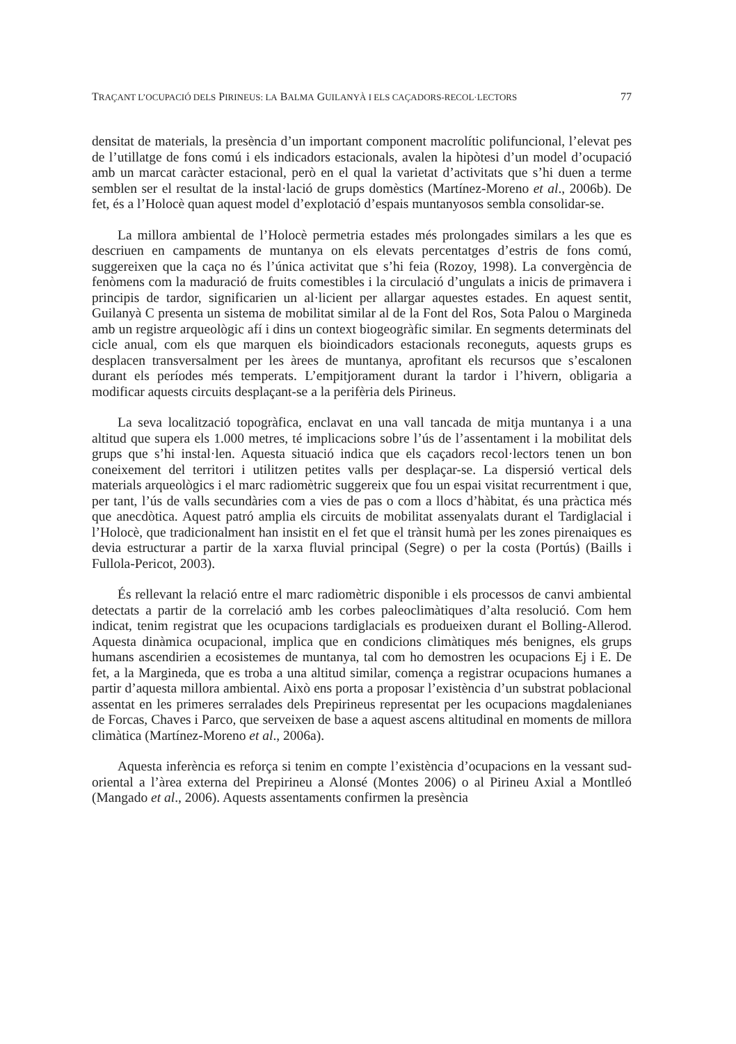TRAÇANT L’OCUPACIÓ DELS PIRINEUS: LA BALMA GUILANYÀ I ELS CAÇADORS-RECOL·LECTORS 77
densitat de materials, la presència d’un important component macrolític polifuncional, l’elevat pes de l’utillatge de fons comú i els indicadors estacionals, avalen la hipòtesi d’un model d’ocupació amb un marcat caràcter estacional, però en el qual la varietat d’activitats que s’hi duen a terme semblen ser el resultat de la instal·lació de grups domèstics (Martínez-Moreno et al., 2006b). De fet, és a l’Holocè quan aquest model d’explotació d’espais muntanyosos sembla consolidar-se.
La millora ambiental de l’Holocè permetria estades més prolongades similars a les que es descriuen en campaments de muntanya on els elevats percentatges d’estris de fons comú, suggereixen que la caça no és l’única activitat que s’hi feia (Rozoy, 1998). La convergència de fenòmens com la maduració de fruits comestibles i la circulació d’ungulats a inicis de primavera i principis de tardor, significarien un al·licient per allargar aquestes estades. En aquest sentit, Guilanyà C presenta un sistema de mobilitat similar al de la Font del Ros, Sota Palou o Margineda amb un registre arqueològic afí i dins un context biogeogràfic similar. En segments determinats del cicle anual, com els que marquen els bioindicadors estacionals reconeguts, aquests grups es desplacen transversalment per les àrees de muntanya, aprofitant els recursos que s’escalonen durant els períodes més temperats. L’empitjorament durant la tardor i l’hivern, obligaria a modificar aquests circuits desplaçant-se a la perifèria dels Pirineus.
La seva localització topogràfica, enclavat en una vall tancada de mitja muntanya i a una altitud que supera els 1.000 metres, té implicacions sobre l’ús de l’assentament i la mobilitat dels grups que s’hi instal·len. Aquesta situació indica que els caçadors recol·lectors tenen un bon coneixement del territori i utilitzen petites valls per desplaçar-se. La dispersió vertical dels materials arqueològics i el marc radiomètric suggereix que fou un espai visitat recurrentment i que, per tant, l’ús de valls secundàries com a vies de pas o com a llocs d’hàbitat, és una pràctica més que anecdòtica. Aquest patró amplia els circuits de mobilitat assenyalats durant el Tardiglacial i l’Holocè, que tradicionalment han insistit en el fet que el trànsit humà per les zones pirenaiques es devia estructurar a partir de la xarxa fluvial principal (Segre) o per la costa (Portús) (Baills i Fullola-Pericot, 2003).
És rellevant la relació entre el marc radiomètric disponible i els processos de canvi ambiental detectats a partir de la correlació amb les corbes paleoclimàtiques d’alta resolució. Com hem indicat, tenim registrat que les ocupacions tardiglacials es produeixen durant el Bolling-Allerod. Aquesta dinàmica ocupacional, implica que en condicions climàtiques més benignes, els grups humans ascendirien a ecosistemes de muntanya, tal com ho demostren les ocupacions Ej i E. De fet, a la Margineda, que es troba a una altitud similar, comença a registrar ocupacions humanes a partir d’aquesta millora ambiental. Això ens porta a proposar l’existència d’un substrat poblacional assentat en les primeres serralades dels Prepirineus representat per les ocupacions magdalenianes de Forcas, Chaves i Parco, que serveixen de base a aquest ascens altitudinal en moments de millora climàtica (Martínez-Moreno et al., 2006a).
Aquesta inferència es reforça si tenim en compte l’existència d’ocupacions en la vessant sud-oriental a l’àrea externa del Prepirineu a Alonsé (Montes 2006) o al Pirineu Axial a Montlleó (Mangado et al., 2006). Aquests assentaments confirmen la presència